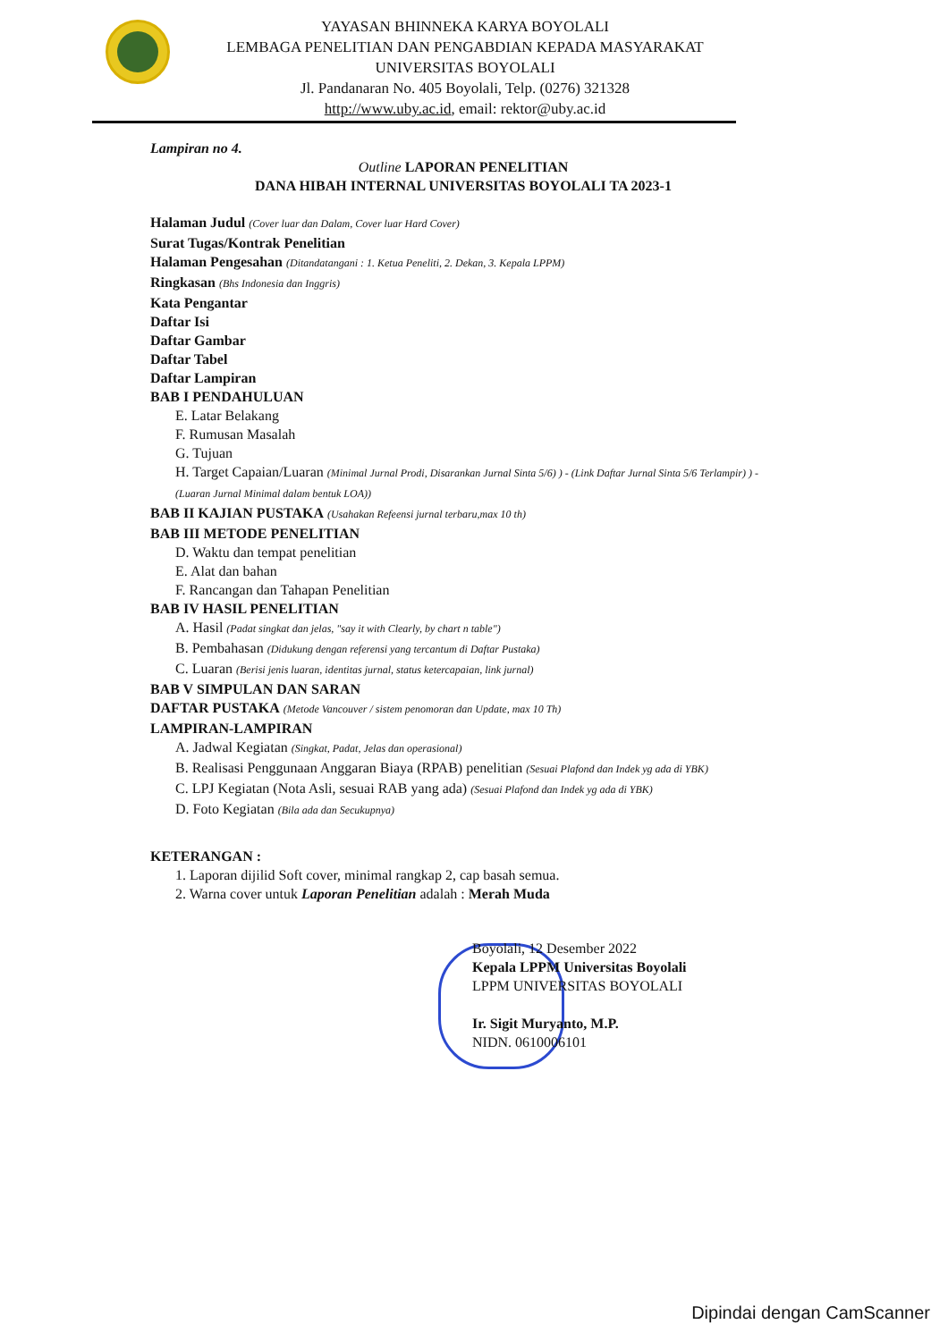YAYASAN BHINNEKA KARYA BOYOLALI
LEMBAGA PENELITIAN DAN PENGABDIAN KEPADA MASYARAKAT
UNIVERSITAS BOYOLALI
Jl. Pandanaran No. 405 Boyolali, Telp. (0276) 321328
http://www.uby.ac.id, email: rektor@uby.ac.id
Lampiran no 4.
Outline LAPORAN PENELITIAN
DANA HIBAH INTERNAL UNIVERSITAS BOYOLALI TA 2023-1
Halaman Judul (Cover luar dan Dalam, Cover luar Hard Cover)
Surat Tugas/Kontrak Penelitian
Halaman Pengesahan (Ditandatangani : 1. Ketua Peneliti, 2. Dekan, 3. Kepala LPPM)
Ringkasan (Bhs Indonesia dan Inggris)
Kata Pengantar
Daftar Isi
Daftar Gambar
Daftar Tabel
Daftar Lampiran
BAB I PENDAHULUAN
E. Latar Belakang
F. Rumusan Masalah
G. Tujuan
H. Target Capaian/Luaran (Minimal Jurnal Prodi, Disarankan Jurnal Sinta 5/6) ) - (Link Daftar Jurnal Sinta 5/6 Terlampir) ) - (Luaran Jurnal Minimal dalam bentuk LOA))
BAB II KAJIAN PUSTAKA (Usahakan Refeensi jurnal terbaru,max 10 th)
BAB III METODE PENELITIAN
D. Waktu dan tempat penelitian
E. Alat dan bahan
F. Rancangan dan Tahapan Penelitian
BAB IV HASIL PENELITIAN
A. Hasil (Padat singkat dan jelas, "say it with Clearly, by chart n table")
B. Pembahasan (Didukung dengan referensi yang tercantum di Daftar Pustaka)
C. Luaran (Berisi jenis luaran, identitas jurnal, status ketercapaian, link jurnal)
BAB V SIMPULAN DAN SARAN
DAFTAR PUSTAKA (Metode Vancouver / sistem penomoran dan Update, max 10 Th)
LAMPIRAN-LAMPIRAN
A. Jadwal Kegiatan (Singkat, Padat, Jelas dan operasional)
B. Realisasi Penggunaan Anggaran Biaya (RPAB) penelitian (Sesuai Plafond dan Indek yg ada di YBK)
C. LPJ Kegiatan (Nota Asli, sesuai RAB yang ada) (Sesuai Plafond dan Indek yg ada di YBK)
D. Foto Kegiatan (Bila ada dan Secukupnya)
KETERANGAN :
1. Laporan dijilid Soft cover, minimal rangkap 2, cap basah semua.
2. Warna cover untuk Laporan Penelitian adalah : Merah Muda
Boyolali, 12 Desember 2022
Kepala LPPM Universitas Boyolali
LPPM UNIVERSITAS BOYOLALI
Ir. Sigit Muryanto, M.P.
NIDN. 0610006101
Dipindai dengan CamScanner